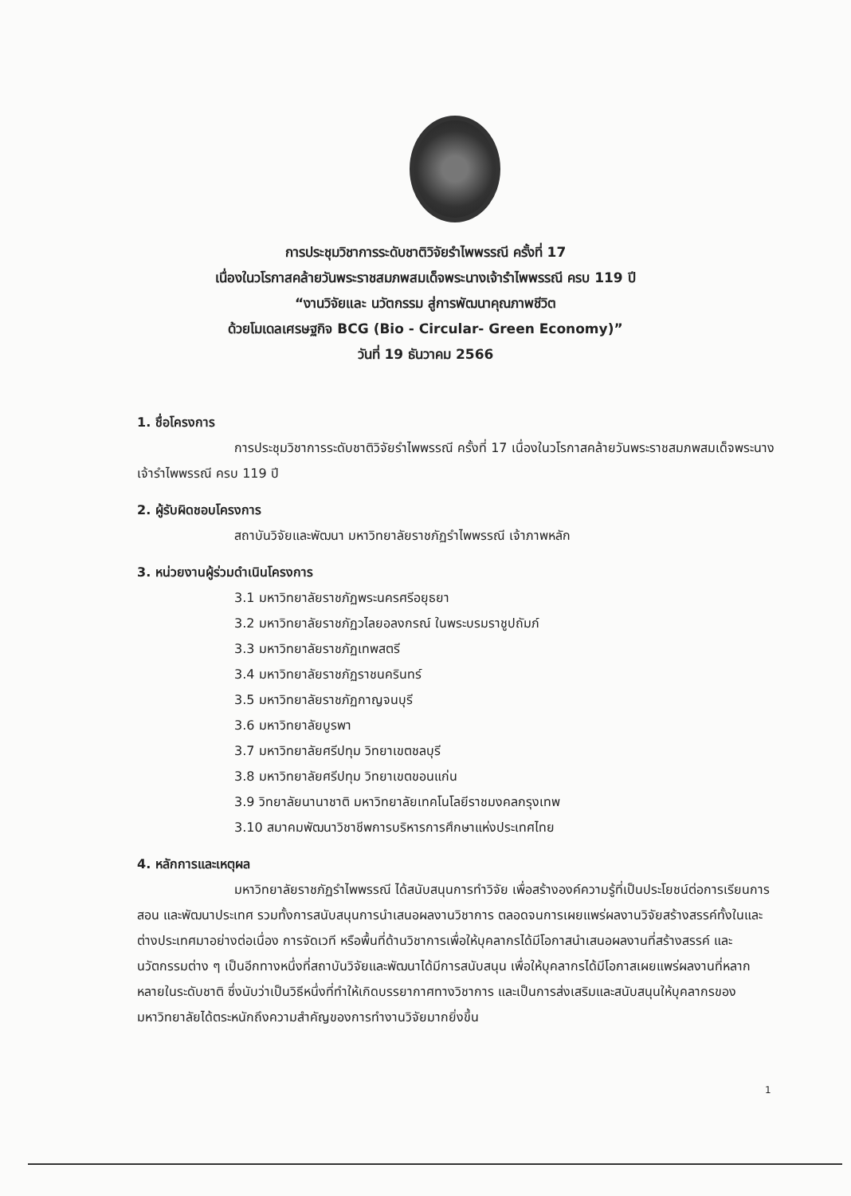การประชุมวิชาการระดับชาติวิจัยรำไพพรรณี ครั้งที่ 17
เนื่องในวโรกาสคล้ายวันพระราชสมภพสมเด็จพระนางเจ้ารำไพพรรณี ครบ 119 ปี
“งานวิจัยและ นวัตกรรม สู่การพัฒนาคุณภาพชีวิต
ด้วยโมเดลเศรษฐกิจ BCG (Bio - Circular- Green Economy)”
วันที่ 19 ธันวาคม 2566
1. ชื่อโครงการ
การประชุมวิชาการระดับชาติวิจัยรำไพพรรณี ครั้งที่ 17 เนื่องในวโรกาสคล้ายวันพระราชสมภพสมเด็จพระนางเจ้ารำไพพรรณี ครบ 119 ปี
2. ผู้รับผิดชอบโครงการ
สถาบันวิจัยและพัฒนา มหาวิทยาลัยราชภัฏรำไพพรรณี เจ้าภาพหลัก
3. หน่วยงานผู้ร่วมดำเนินโครงการ
3.1 มหาวิทยาลัยราชภัฏพระนครศรีอยุธยา
3.2 มหาวิทยาลัยราชภัฏวไลยอลงกรณ์ ในพระบรมราชูปถัมภ์
3.3 มหาวิทยาลัยราชภัฏเทพสตรี
3.4 มหาวิทยาลัยราชภัฏราชนครินทร์
3.5 มหาวิทยาลัยราชภัฏกาญจนบุรี
3.6 มหาวิทยาลัยบูรพา
3.7 มหาวิทยาลัยศรีปทุม วิทยาเขตชลบุรี
3.8 มหาวิทยาลัยศรีปทุม วิทยาเขตขอนแก่น
3.9 วิทยาลัยนานาชาติ มหาวิทยาลัยเทคโนโลยีราชมงคลกรุงเทพ
3.10 สมาคมพัฒนาวิชาชีพการบริหารการศึกษาแห่งประเทศไทย
4. หลักการและเหตุผล
มหาวิทยาลัยราชภัฏรำไพพรรณี ได้สนับสนุนการทำวิจัย เพื่อสร้างองค์ความรู้ที่เป็นประโยชน์ต่อการเรียนการสอน และพัฒนาประเทศ รวมทั้งการสนับสนุนการนำเสนอผลงานวิชาการ ตลอดจนการเผยแพร่ผลงานวิจัยสร้างสรรค์ทั้งในและต่างประเทศมาอย่างต่อเนื่อง การจัดเวที หรือพื้นที่ด้านวิชาการเพื่อให้บุคลากรได้มีโอกาสนำเสนอผลงานที่สร้างสรรค์ และนวัตกรรมต่าง ๆ เป็นอีกทางหนึ่งที่สถาบันวิจัยและพัฒนาได้มีการสนับสนุน เพื่อให้บุคลากรได้มีโอกาสเผยแพร่ผลงานที่หลากหลายในระดับชาติ ซึ่งนับว่าเป็นวิธีหนึ่งที่ทำให้เกิดบรรยากาศทางวิชาการ และเป็นการส่งเสริมและสนับสนุนให้บุคลากรของมหาวิทยาลัยได้ตระหนักถึงความสำคัญของการทำงานวิจัยมากยิ่งขึ้น
1